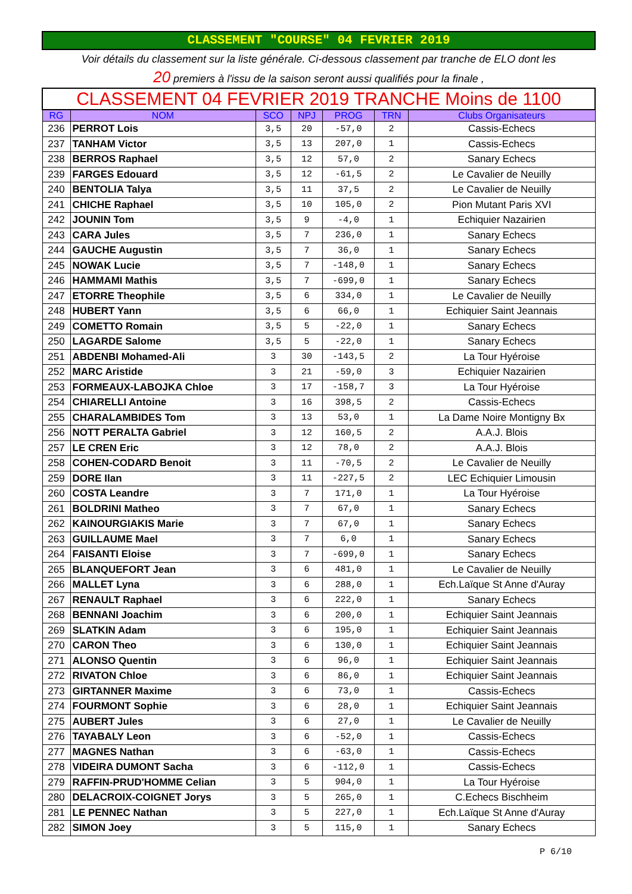CLASSEMENT "COURSE" 04 FEVRIER 2019
Voir détails du classement sur la liste générale. Ci-dessous classement par tranche de ELO dont les
20 premiers à l'issu de la saison seront aussi qualifiés pour la finale ,
| CLASSEMENT 04 FEVRIER 2019 TRANCHE Moins de 1100 | | | | | | |
| RG | NOM | SCO | NPJ | PROG | TRN | Clubs Organisateurs |
| 236 | PERROT Lois | 3,5 | 20 | -57,0 | 2 | Cassis-Echecs |
| 237 | TANHAM Victor | 3,5 | 13 | 207,0 | 1 | Cassis-Echecs |
| 238 | BERROS Raphael | 3,5 | 12 | 57,0 | 2 | Sanary Echecs |
| 239 | FARGES Edouard | 3,5 | 12 | -61,5 | 2 | Le Cavalier de Neuilly |
| 240 | BENTOLIA Talya | 3,5 | 11 | 37,5 | 2 | Le Cavalier de Neuilly |
| 241 | CHICHE Raphael | 3,5 | 10 | 105,0 | 2 | Pion Mutant Paris XVI |
| 242 | JOUNIN Tom | 3,5 | 9 | -4,0 | 1 | Echiquier Nazairien |
| 243 | CARA Jules | 3,5 | 7 | 236,0 | 1 | Sanary Echecs |
| 244 | GAUCHE Augustin | 3,5 | 7 | 36,0 | 1 | Sanary Echecs |
| 245 | NOWAK Lucie | 3,5 | 7 | -148,0 | 1 | Sanary Echecs |
| 246 | HAMMAMI Mathis | 3,5 | 7 | -699,0 | 1 | Sanary Echecs |
| 247 | ETORRE Theophile | 3,5 | 6 | 334,0 | 1 | Le Cavalier de Neuilly |
| 248 | HUBERT Yann | 3,5 | 6 | 66,0 | 1 | Echiquier Saint Jeannais |
| 249 | COMETTO Romain | 3,5 | 5 | -22,0 | 1 | Sanary Echecs |
| 250 | LAGARDE Salome | 3,5 | 5 | -22,0 | 1 | Sanary Echecs |
| 251 | ABDENBI Mohamed-Ali | 3 | 30 | -143,5 | 2 | La Tour Hyéroise |
| 252 | MARC Aristide | 3 | 21 | -59,0 | 3 | Echiquier Nazairien |
| 253 | FORMEAUX-LABOJKA Chloe | 3 | 17 | -158,7 | 3 | La Tour Hyéroise |
| 254 | CHIARELLI Antoine | 3 | 16 | 398,5 | 2 | Cassis-Echecs |
| 255 | CHARALAMBIDES Tom | 3 | 13 | 53,0 | 1 | La Dame Noire Montigny Bx |
| 256 | NOTT PERALTA Gabriel | 3 | 12 | 160,5 | 2 | A.A.J. Blois |
| 257 | LE CREN Eric | 3 | 12 | 78,0 | 2 | A.A.J. Blois |
| 258 | COHEN-CODARD Benoit | 3 | 11 | -70,5 | 2 | Le Cavalier de Neuilly |
| 259 | DORE Ilan | 3 | 11 | -227,5 | 2 | LEC Echiquier Limousin |
| 260 | COSTA Leandre | 3 | 7 | 171,0 | 1 | La Tour Hyéroise |
| 261 | BOLDRINI Matheo | 3 | 7 | 67,0 | 1 | Sanary Echecs |
| 262 | KAINOURGIAKIS Marie | 3 | 7 | 67,0 | 1 | Sanary Echecs |
| 263 | GUILLAUME Mael | 3 | 7 | 6,0 | 1 | Sanary Echecs |
| 264 | FAISANTI Eloise | 3 | 7 | -699,0 | 1 | Sanary Echecs |
| 265 | BLANQUEFORT Jean | 3 | 6 | 481,0 | 1 | Le Cavalier de Neuilly |
| 266 | MALLET Lyna | 3 | 6 | 288,0 | 1 | Ech.Laïque St Anne d'Auray |
| 267 | RENAULT Raphael | 3 | 6 | 222,0 | 1 | Sanary Echecs |
| 268 | BENNANI Joachim | 3 | 6 | 200,0 | 1 | Echiquier Saint Jeannais |
| 269 | SLATKIN Adam | 3 | 6 | 195,0 | 1 | Echiquier Saint Jeannais |
| 270 | CARON Theo | 3 | 6 | 130,0 | 1 | Echiquier Saint Jeannais |
| 271 | ALONSO Quentin | 3 | 6 | 96,0 | 1 | Echiquier Saint Jeannais |
| 272 | RIVATON Chloe | 3 | 6 | 86,0 | 1 | Echiquier Saint Jeannais |
| 273 | GIRTANNER Maxime | 3 | 6 | 73,0 | 1 | Cassis-Echecs |
| 274 | FOURMONT Sophie | 3 | 6 | 28,0 | 1 | Echiquier Saint Jeannais |
| 275 | AUBERT Jules | 3 | 6 | 27,0 | 1 | Le Cavalier de Neuilly |
| 276 | TAYABALY Leon | 3 | 6 | -52,0 | 1 | Cassis-Echecs |
| 277 | MAGNES Nathan | 3 | 6 | -63,0 | 1 | Cassis-Echecs |
| 278 | VIDEIRA DUMONT Sacha | 3 | 6 | -112,0 | 1 | Cassis-Echecs |
| 279 | RAFFIN-PRUD'HOMME Celian | 3 | 5 | 904,0 | 1 | La Tour Hyéroise |
| 280 | DELACROIX-COIGNET Jorys | 3 | 5 | 265,0 | 1 | C.Echecs Bischheim |
| 281 | LE PENNEC Nathan | 3 | 5 | 227,0 | 1 | Ech.Laïque St Anne d'Auray |
| 282 | SIMON Joey | 3 | 5 | 115,0 | 1 | Sanary Echecs |
P 6/10